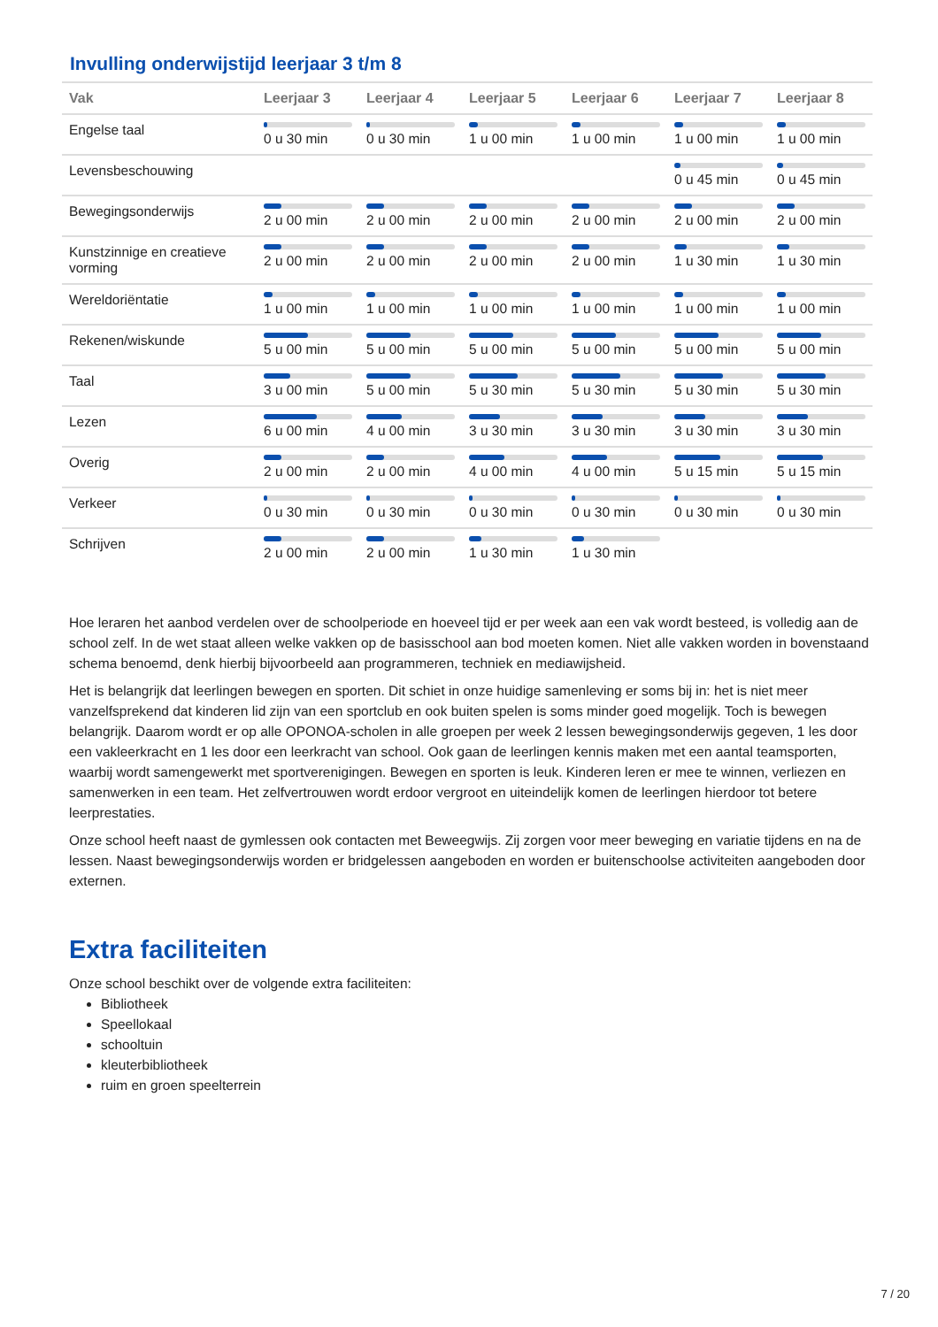Invulling onderwijstijd leerjaar 3 t/m 8
| Vak | Leerjaar 3 | Leerjaar 4 | Leerjaar 5 | Leerjaar 6 | Leerjaar 7 | Leerjaar 8 |
| --- | --- | --- | --- | --- | --- | --- |
| Engelse taal | 0 u 30 min | 0 u 30 min | 1 u 00 min | 1 u 00 min | 1 u 00 min | 1 u 00 min |
| Levensbeschouwing | | | | | 0 u 45 min | 0 u 45 min |
| Bewegingsonderwijs | 2 u 00 min | 2 u 00 min | 2 u 00 min | 2 u 00 min | 2 u 00 min | 2 u 00 min |
| Kunstzinnige en creatieve vorming | 2 u 00 min | 2 u 00 min | 2 u 00 min | 2 u 00 min | 1 u 30 min | 1 u 30 min |
| Wereldoriëntatie | 1 u 00 min | 1 u 00 min | 1 u 00 min | 1 u 00 min | 1 u 00 min | 1 u 00 min |
| Rekenen/wiskunde | 5 u 00 min | 5 u 00 min | 5 u 00 min | 5 u 00 min | 5 u 00 min | 5 u 00 min |
| Taal | 3 u 00 min | 5 u 00 min | 5 u 30 min | 5 u 30 min | 5 u 30 min | 5 u 30 min |
| Lezen | 6 u 00 min | 4 u 00 min | 3 u 30 min | 3 u 30 min | 3 u 30 min | 3 u 30 min |
| Overig | 2 u 00 min | 2 u 00 min | 4 u 00 min | 4 u 00 min | 5 u 15 min | 5 u 15 min |
| Verkeer | 0 u 30 min | 0 u 30 min | 0 u 30 min | 0 u 30 min | 0 u 30 min | 0 u 30 min |
| Schrijven | 2 u 00 min | 2 u 00 min | 1 u 30 min | 1 u 30 min | | |
Hoe leraren het aanbod verdelen over de schoolperiode en hoeveel tijd er per week aan een vak wordt besteed, is volledig aan de school zelf. In de wet staat alleen welke vakken op de basisschool aan bod moeten komen. Niet alle vakken worden in bovenstaand schema benoemd, denk hierbij bijvoorbeeld aan programmeren, techniek en mediawijsheid.
Het is belangrijk dat leerlingen bewegen en sporten. Dit schiet in onze huidige samenleving er soms bij in: het is niet meer vanzelfsprekend dat kinderen lid zijn van een sportclub en ook buiten spelen is soms minder goed mogelijk. Toch is bewegen belangrijk. Daarom wordt er op alle OPONOA-scholen in alle groepen per week 2 lessen bewegingsonderwijs gegeven, 1 les door een vakleerkracht en 1 les door een leerkracht van school. Ook gaan de leerlingen kennis maken met een aantal teamsporten, waarbij wordt samengewerkt met sportverenigingen. Bewegen en sporten is leuk. Kinderen leren er mee te winnen, verliezen en samenwerken in een team. Het zelfvertrouwen wordt erdoor vergroot en uiteindelijk komen de leerlingen hierdoor tot betere leerprestaties.
Onze school heeft naast de gymlessen ook contacten met Beweegwijs. Zij zorgen voor meer beweging en variatie tijdens en na de lessen. Naast bewegingsonderwijs worden er bridgelessen aangeboden en worden er buitenschoolse activiteiten aangeboden door externen.
Extra faciliteiten
Onze school beschikt over de volgende extra faciliteiten:
Bibliotheek
Speellokaal
schooltuin
kleuterbibliotheek
ruim en groen speelterrein
7 / 20